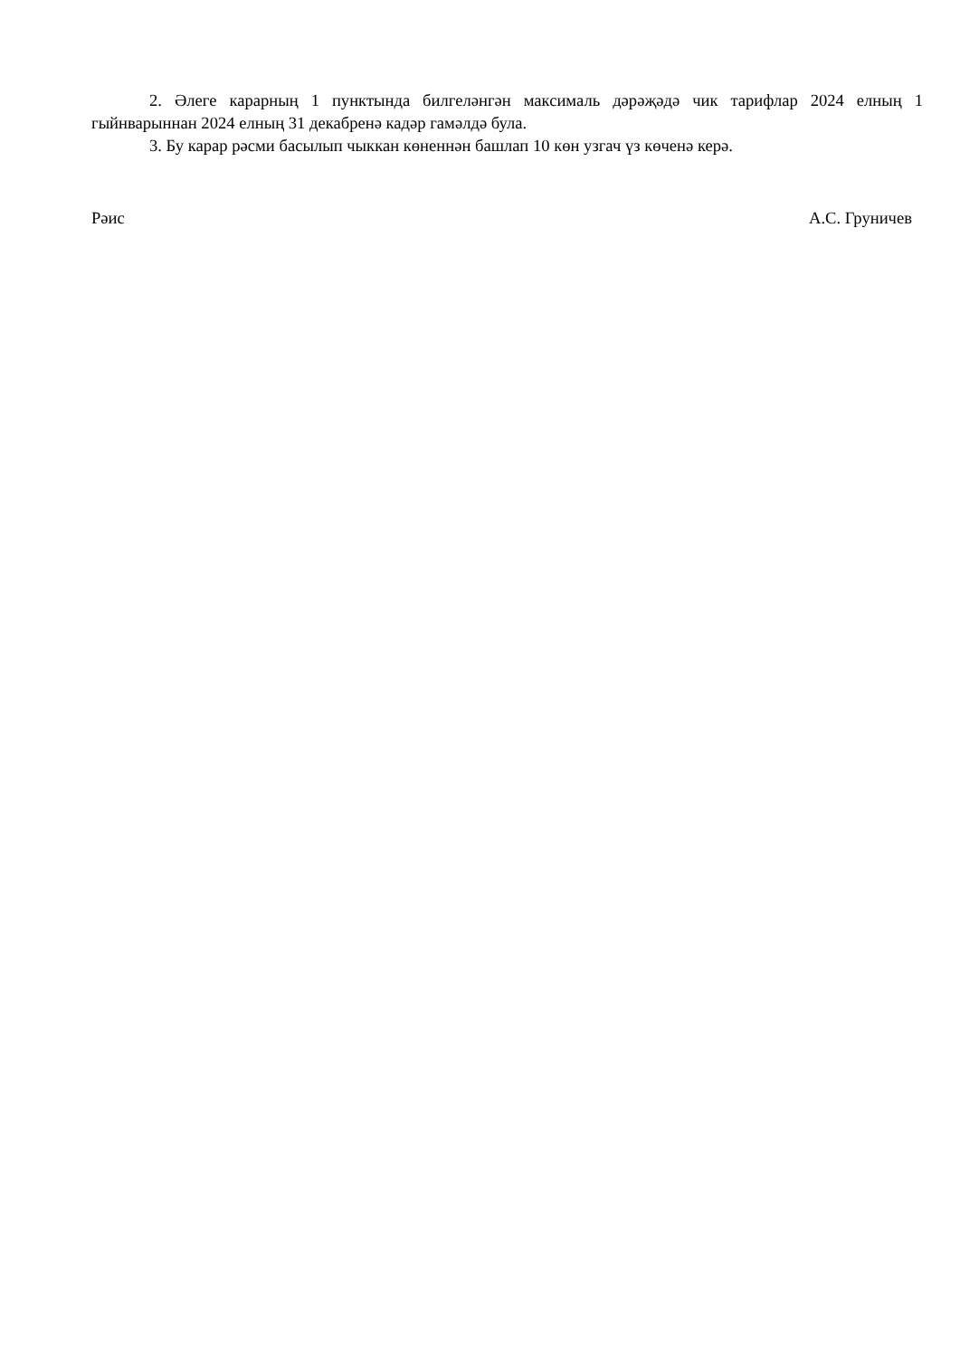2. Әлеге карарның 1 пунктында билгеләнгән максималь дәрәҗәдә чик тарифлар 2024 елның 1 гыйнварыннан 2024 елның 31 декабренә кадәр гамәлдә була.
3. Бу карар рәсми басылып чыккан көненнән башлап 10 көн узгач үз көченә керә.
Рәис А.С. Груничев